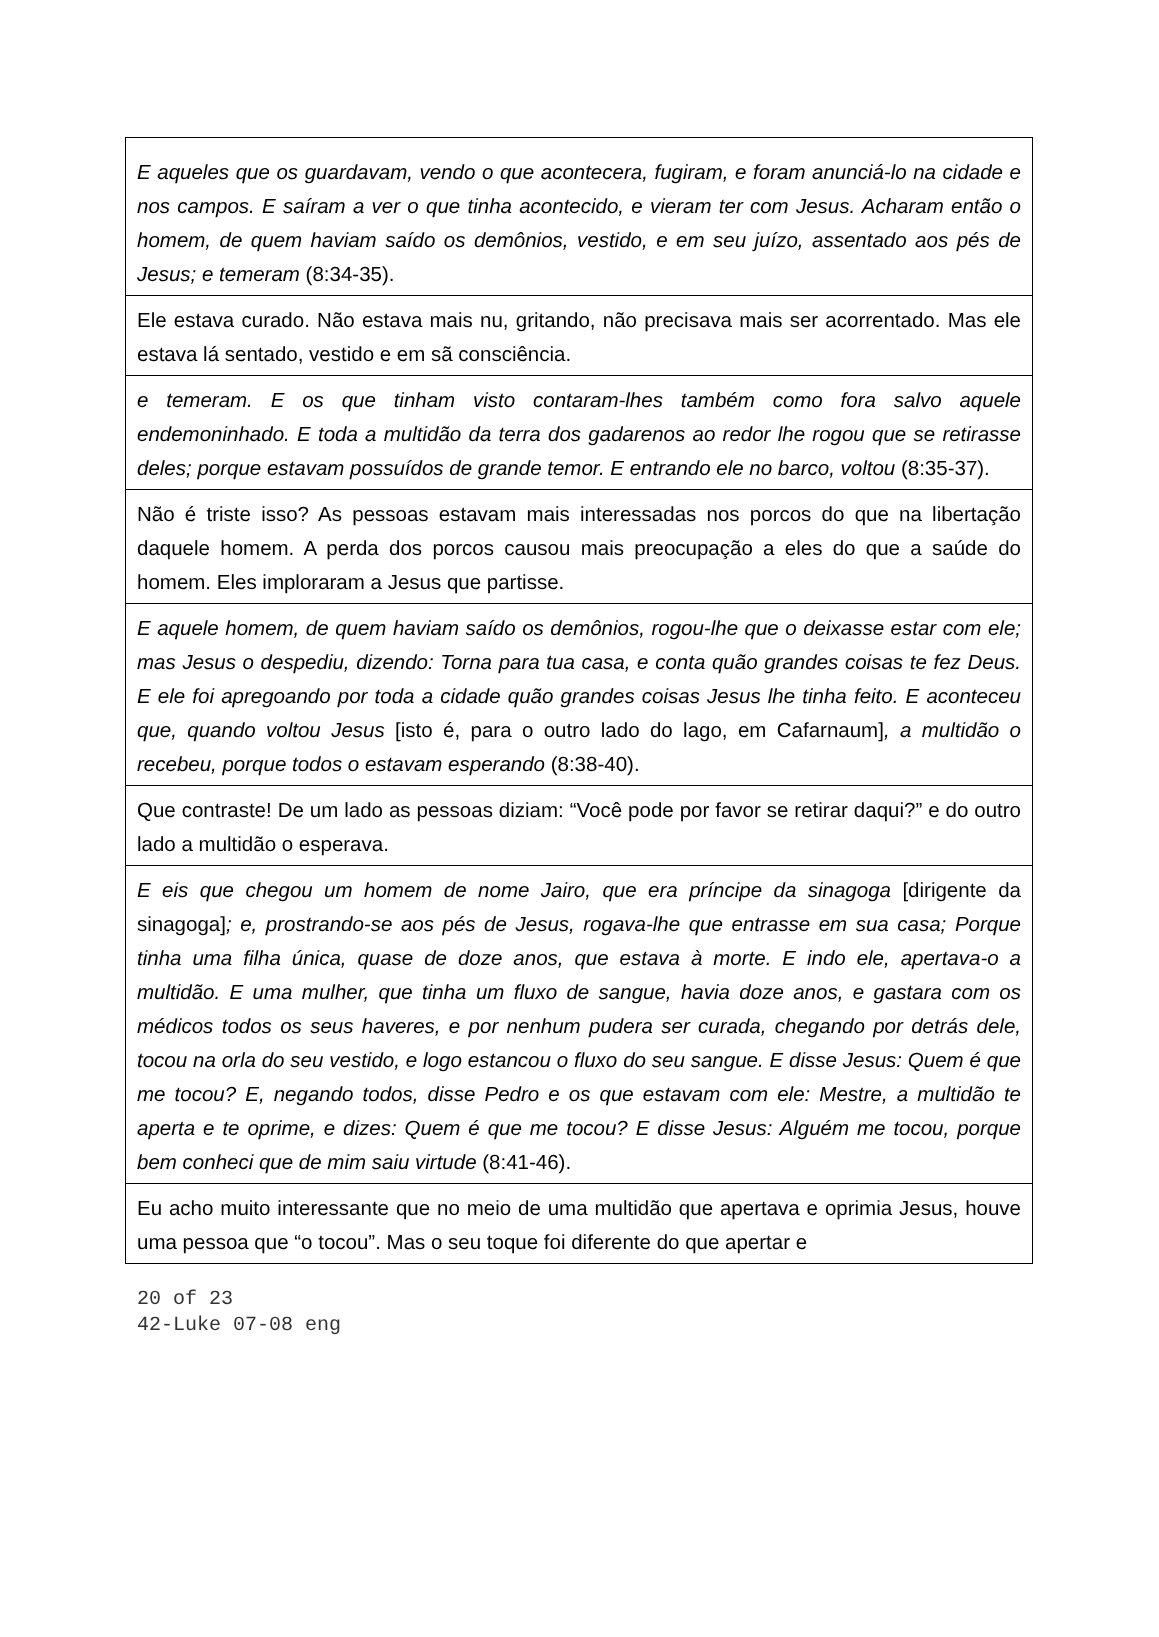E aqueles que os guardavam, vendo o que acontecera, fugiram, e foram anunciá-lo na cidade e nos campos. E saíram a ver o que tinha acontecido, e vieram ter com Jesus. Acharam então o homem, de quem haviam saído os demônios, vestido, e em seu juízo, assentado aos pés de Jesus; e temeram (8:34-35).
Ele estava curado. Não estava mais nu, gritando, não precisava mais ser acorrentado. Mas ele estava lá sentado, vestido e em sã consciência.
e temeram. E os que tinham visto contaram-lhes também como fora salvo aquele endemoninhado. E toda a multidão da terra dos gadarenos ao redor lhe rogou que se retirasse deles; porque estavam possuídos de grande temor. E entrando ele no barco, voltou (8:35-37).
Não é triste isso? As pessoas estavam mais interessadas nos porcos do que na libertação daquele homem. A perda dos porcos causou mais preocupação a eles do que a saúde do homem. Eles imploraram a Jesus que partisse.
E aquele homem, de quem haviam saído os demônios, rogou-lhe que o deixasse estar com ele; mas Jesus o despediu, dizendo: Torna para tua casa, e conta quão grandes coisas te fez Deus. E ele foi apregoando por toda a cidade quão grandes coisas Jesus lhe tinha feito. E aconteceu que, quando voltou Jesus [isto é, para o outro lado do lago, em Cafarnaum], a multidão o recebeu, porque todos o estavam esperando (8:38-40).
Que contraste! De um lado as pessoas diziam: “Você pode por favor se retirar daqui?” e do outro lado a multidão o esperava.
E eis que chegou um homem de nome Jairo, que era príncipe da sinagoga [dirigente da sinagoga]; e, prostrando-se aos pés de Jesus, rogava-lhe que entrasse em sua casa; Porque tinha uma filha única, quase de doze anos, que estava à morte. E indo ele, apertava-o a multidão. E uma mulher, que tinha um fluxo de sangue, havia doze anos, e gastara com os médicos todos os seus haveres, e por nenhum pudera ser curada, chegando por detrás dele, tocou na orla do seu vestido, e logo estancou o fluxo do seu sangue. E disse Jesus: Quem é que me tocou? E, negando todos, disse Pedro e os que estavam com ele: Mestre, a multidão te aperta e te oprime, e dizes: Quem é que me tocou? E disse Jesus: Alguém me tocou, porque bem conheci que de mim saiu virtude (8:41-46).
Eu acho muito interessante que no meio de uma multidão que apertava e oprimia Jesus, houve uma pessoa que “o tocou”. Mas o seu toque foi diferente do que apertar e
20 of 23
42-Luke 07-08 eng